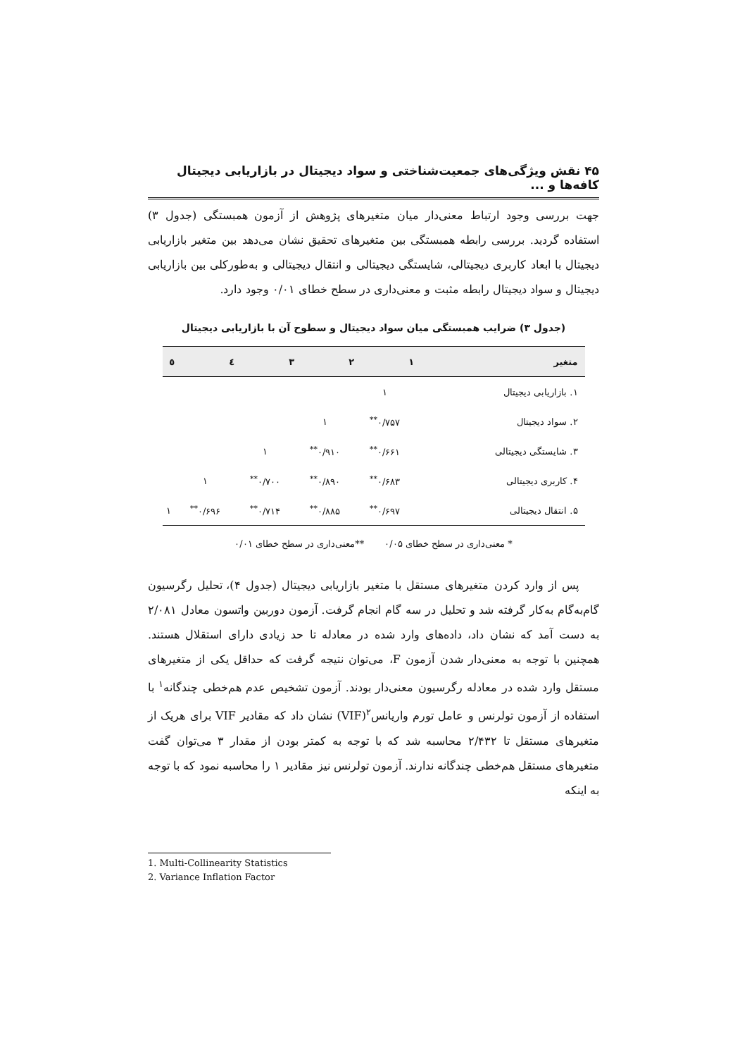۴۵ نقش ویژگی‌های جمعیت‌شناختی و سواد دیجیتال در بازاریابی دیجیتال کافه‌ها و ...
جهت بررسی وجود ارتباط معنی‌دار میان متغیرهای پژوهش از آزمون همبستگی (جدول ۳) استفاده گردید. بررسی رابطه همبستگی بین متغیرهای تحقیق نشان می‌دهد بین متغیر بازاریابی دیجیتال با ابعاد کاربری دیجیتالی، شایستگی دیجیتالی و انتقال دیجیتالی و به‌طورکلی بین بازاریابی دیجیتال و سواد دیجیتال رابطه مثبت و معنی‌داری در سطح خطای ۰/۰۱ وجود دارد.
(جدول ۳) ضرایب همبستگی میان سواد دیجیتال و سطوح آن با بازاریابی دیجیتال
| متغیر | ۱ | ۲ | ۳ | ٤ | ٥ |
| --- | --- | --- | --- | --- | --- |
| ۱. بازاریابی دیجیتال | ۱ | | | | |
| ۲. سواد دیجیتال | ۰/۷۵۷<sup>**</sup> | ۱ | | | |
| ۳. شایستگی دیجیتالی | ۰/۶۶۱<sup>**</sup> | ۰/۹۱۰<sup>**</sup> | ۱ | | |
| ۴. کاربری دیجیتالی | ۰/۶۸۳<sup>**</sup> | ۰/۸۹۰<sup>**</sup> | ۰/۷۰۰<sup>**</sup> | ۱ | |
| ۵. انتقال دیجیتالی | ۰/۶۹۷<sup>**</sup> | ۰/۸۸۵<sup>**</sup> | ۰/۷۱۴<sup>**</sup> | ۰/۶۹۶<sup>**</sup> | ۱ |
* معنی‌داری در سطح خطای ۰/۰۵ **معنی‌داری در سطح خطای ۰/۰۱
پس از وارد کردن متغیرهای مستقل با متغیر بازاریابی دیجیتال (جدول ۴)، تحلیل رگرسیون گام‌به‌گام به‌کار گرفته شد و تحلیل در سه گام انجام گرفت. آزمون دوربین واتسون معادل ۲/۰۸۱ به دست آمد که نشان داد، داده‌های وارد شده در معادله تا حد زیادی دارای استقلال هستند. همچنین با توجه به معنی‌دار شدن آزمون F، می‌توان نتیجه گرفت که حداقل یکی از متغیرهای مستقل وارد شده در معادله رگرسیون معنی‌دار بودند. آزمون تشخیص عدم هم‌خطی چندگانه<sup>۱</sup> با استفاده از آزمون تولرنس و عامل تورم واریانس<sup>۲</sup>(VIF) نشان داد که مقادیر VIF برای هریک از متغیرهای مستقل تا ۲/۴۳۲ محاسبه شد که با توجه به کمتر بودن از مقدار ۳ می‌توان گفت متغیرهای مستقل هم‌خطی چندگانه ندارند. آزمون تولرنس نیز مقادیر ۱ را محاسبه نمود که با توجه به اینکه
1. Multi-Collinearity Statistics
2. Variance Inflation Factor